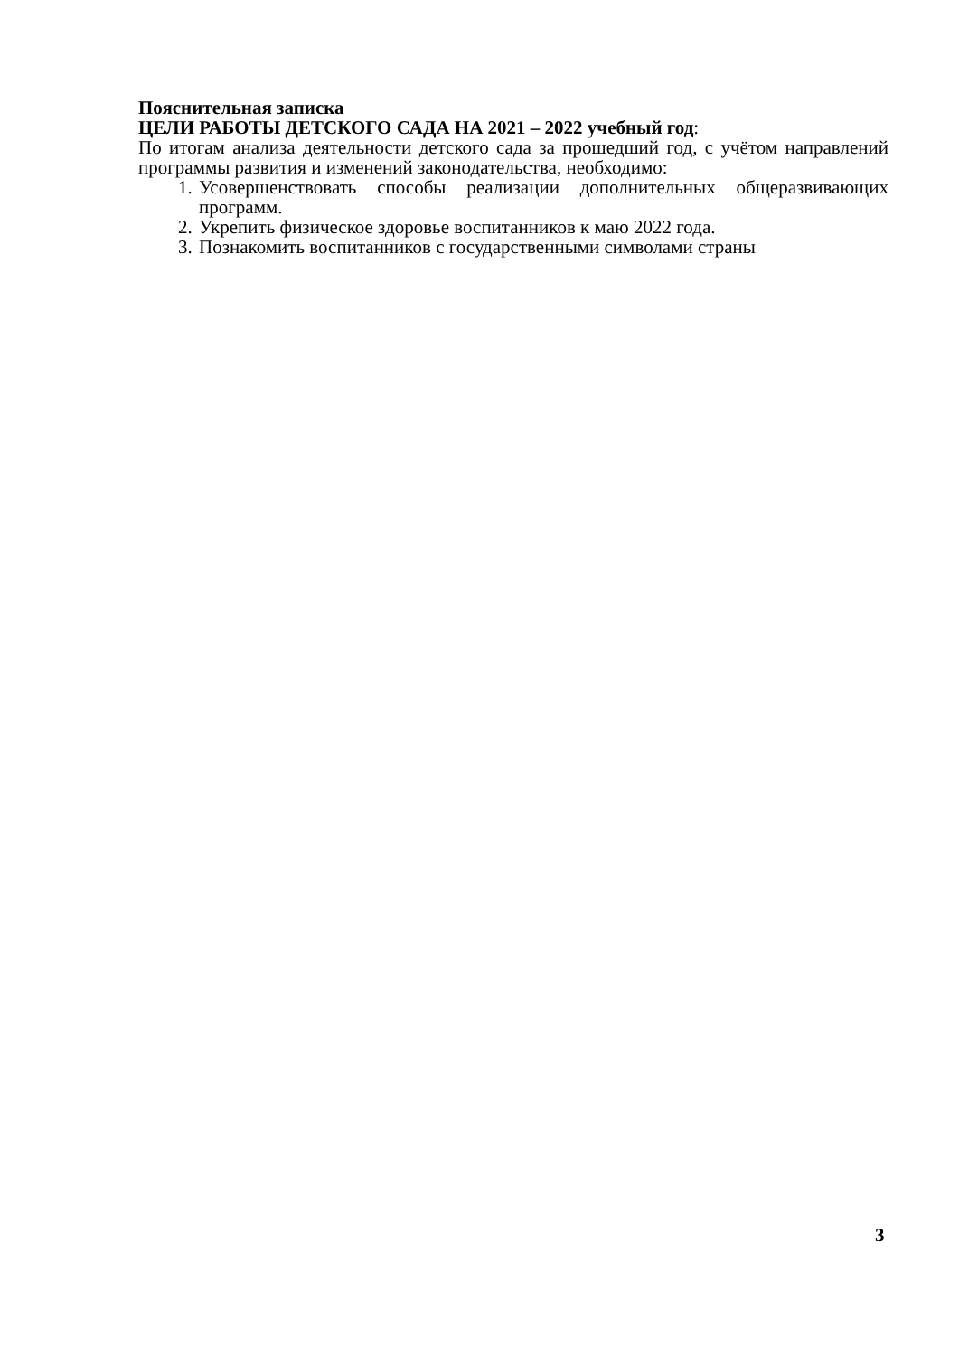Пояснительная записка
ЦЕЛИ РАБОТЫ ДЕТСКОГО САДА НА 2021 – 2022 учебный год:
По итогам анализа деятельности детского сада за прошедший год, с учётом направлений программы развития и изменений законодательства, необходимо:
1. Усовершенствовать способы реализации дополнительных общеразвивающих программ.
2. Укрепить физическое здоровье воспитанников к маю 2022 года.
3. Познакомить воспитанников с государственными символами страны
3